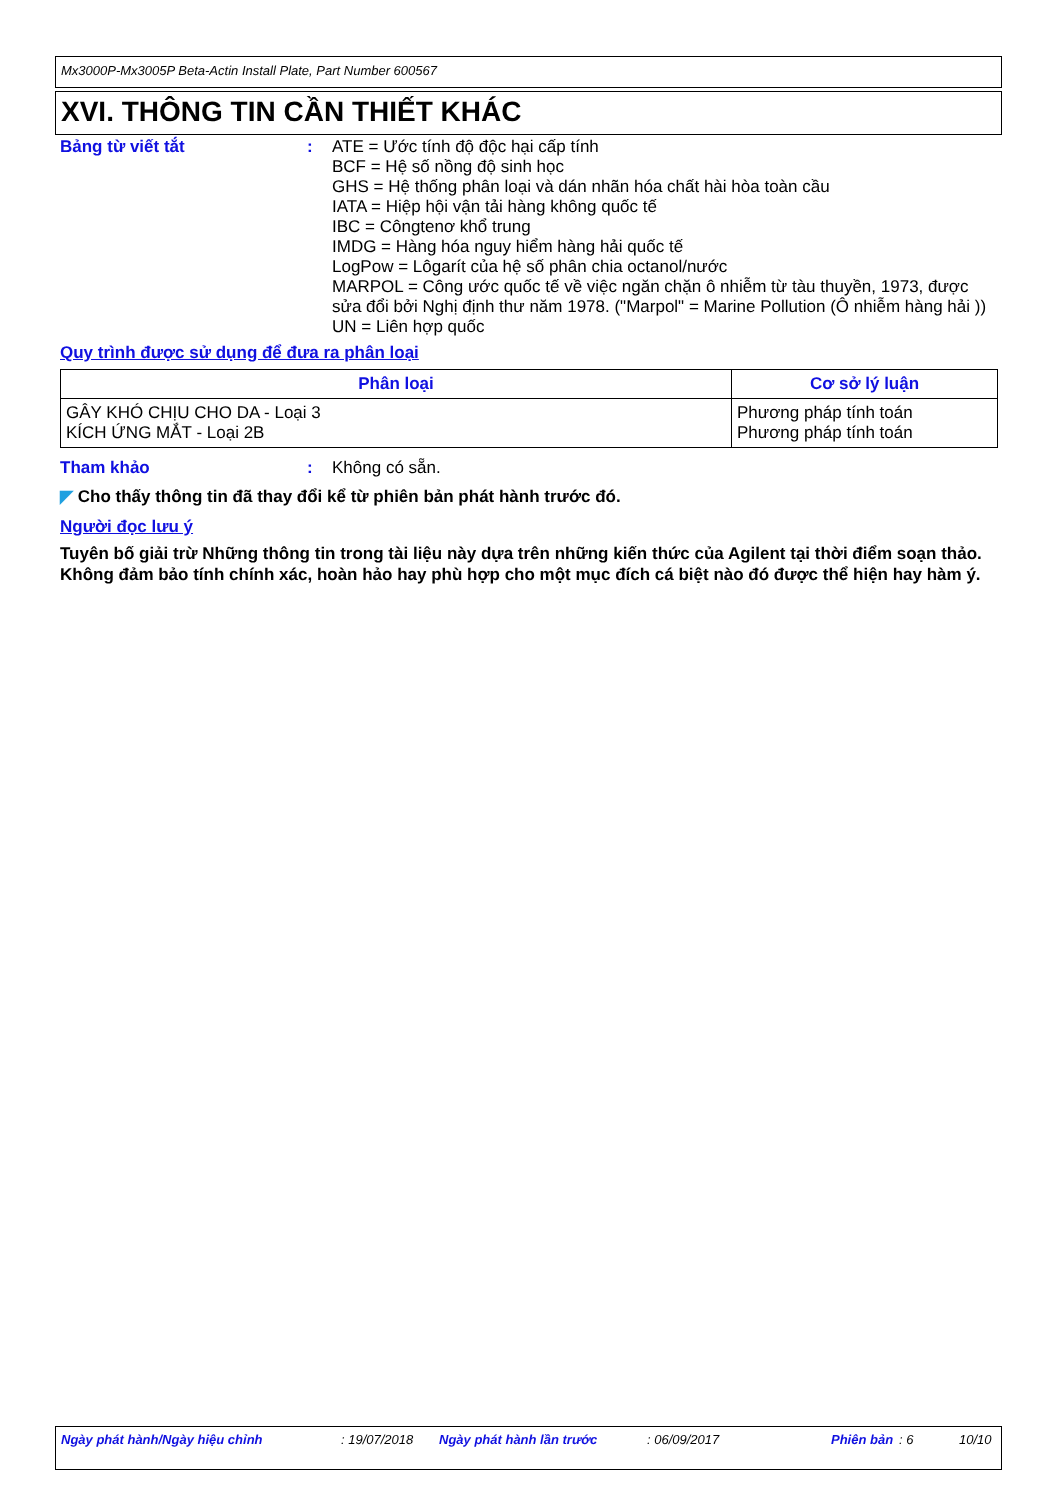Mx3000P-Mx3005P Beta-Actin Install Plate, Part Number 600567
XVI. THÔNG TIN CẦN THIẾT KHÁC
Bảng từ viết tắt : ATE = Ước tính độ độc hại cấp tính
BCF = Hệ số nồng độ sinh học
GHS = Hệ thống phân loại và dán nhãn hóa chất hài hòa toàn cầu
IATA = Hiệp hội vận tải hàng không quốc tế
IBC = Côngtenơ khổ trung
IMDG = Hàng hóa nguy hiểm hàng hải quốc tế
LogPow = Lôgarít của hệ số phân chia octanol/nước
MARPOL = Công ước quốc tế về việc ngăn chặn ô nhiễm từ tàu thuyền, 1973, được sửa đổi bởi Nghị định thư năm 1978. ("Marpol" = Marine Pollution (Ô nhiễm hàng hải ))
UN = Liên hợp quốc
Quy trình được sử dụng để đưa ra phân loại
| Phân loại | Cơ sở lý luận |
| --- | --- |
| GÂY KHÓ CHỊU CHO DA - Loại 3 KÍCH ỨNG MẮT - Loại 2B | Phương pháp tính toán Phương pháp tính toán |
Tham khảo : Không có sẵn.
◤ Cho thấy thông tin đã thay đổi kể từ phiên bản phát hành trước đó.
Người đọc lưu ý
Tuyên bố giải trừ Những thông tin trong tài liệu này dựa trên những kiến thức của Agilent tại thời điểm soạn thảo. Không đảm bảo tính chính xác, hoàn hảo hay phù hợp cho một mục đích cá biệt nào đó được thể hiện hay hàm ý.
Ngày phát hành/Ngày hiệu chỉnh : 19/07/2018 Ngày phát hành lần trước : 06/09/2017 Phiên bản : 6 10/10